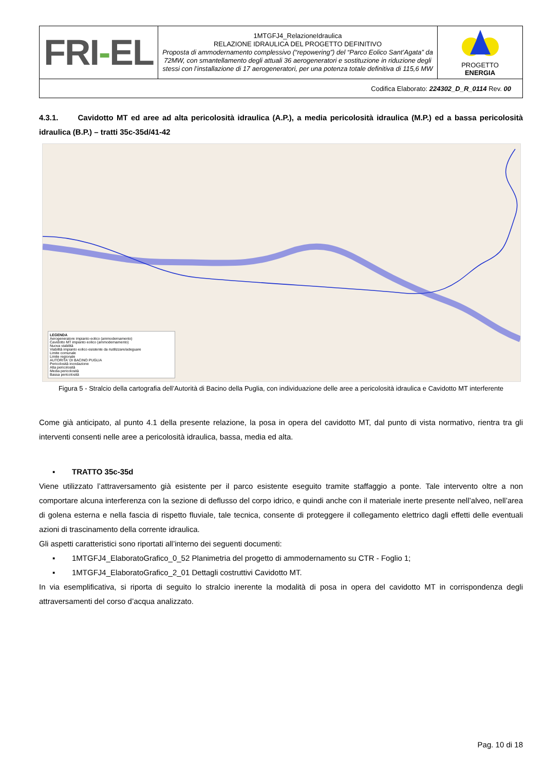| FRI - EL | 1MTGFJ4_RelazioneIdraulica RELAZIONE IDRAULICA DEL PROGETTO DEFINITIVO Proposta di ammodernamento complessivo (“repowering”) del “Parco Eolico Sant’Agata” da 72MW, con smantellamento degli attuali 36 aerogeneratori e sostituzione in riduzione degli stessi con l’installazione di 17 aerogeneratori, per una potenza totale definitiva di 115,6 MW | PROGETTO ENERGIA |
| Codifica Elaborato: 224302_D_R_0114 Rev. 00 | | |
4.3.1. Cavidotto MT ed aree ad alta pericolosità idraulica (A.P.), a media pericolosità idraulica (M.P.) ed a bassa pericolosità idraulica (B.P.) – tratti 35c-35d/41-42
LEGENDA
Aerogeneratore impianto eolico (ammodernamento)
Cavidotto MT impianto eolico (ammodernamento)
Nuova viabilità
Viabilità impianto eolico esistente da riutilizzare/adeguare
Limite comunale
Limite regionale
AUTORITA' DI BACINO PUGLIA
Pericolosità inondazione
Alta pericolosità
Media pericolosità
Bassa pericolosità
Figura 5 - Stralcio della cartografia dell’Autorità di Bacino della Puglia, con individuazione delle aree a pericolosità idraulica e Cavidotto MT interferente
Come già anticipato, al punto 4.1 della presente relazione, la posa in opera del cavidotto MT, dal punto di vista normativo, rientra tra gli interventi consenti nelle aree a pericolosità idraulica, bassa, media ed alta.
▪ TRATTO 35c-35d
Viene utilizzato l’attraversamento già esistente per il parco esistente eseguito tramite staffaggio a ponte. Tale intervento oltre a non comportare alcuna interferenza con la sezione di deflusso del corpo idrico, e quindi anche con il materiale inerte presente nell’alveo, nell’area di golena esterna e nella fascia di rispetto fluviale, tale tecnica, consente di proteggere il collegamento elettrico dagli effetti delle eventuali azioni di trascinamento della corrente idraulica.
Gli aspetti caratteristici sono riportati all’interno dei seguenti documenti:
▪ 1MTGFJ4_ElaboratoGrafico_0_52 Planimetria del progetto di ammodernamento su CTR - Foglio 1;
▪ 1MTGFJ4_ElaboratoGrafico_2_01 Dettagli costruttivi Cavidotto MT.
In via esemplificativa, si riporta di seguito lo stralcio inerente la modalità di posa in opera del cavidotto MT in corrispondenza degli attraversamenti del corso d’acqua analizzato.
Pag. 10 di 18